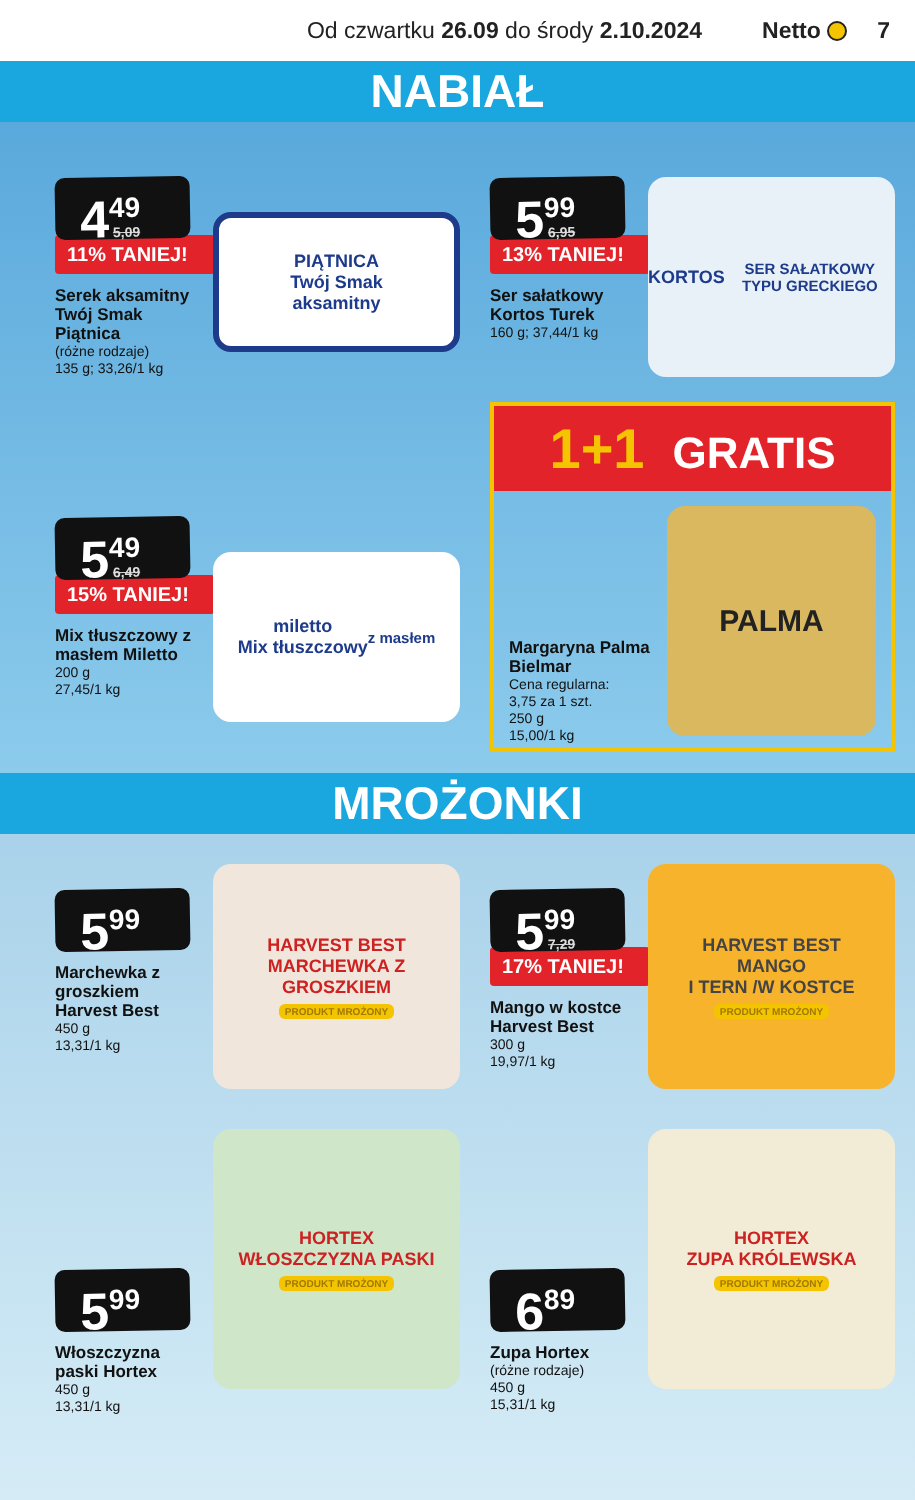Od czwartku 26.09 do środy 2.10.2024
Netto 7
NABIAŁ
4<sup>49</sup> 5,09
11% TANIEJ!
Serek aksamitny Twój Smak Piątnica
(różne rodzaje)
135 g; 33,26/1 kg
PIĄTNICA
Twój Smak
aksamitny
5<sup>99</sup> 6,95
13% TANIEJ!
Ser sałatkowy Kortos Turek
160 g; 37,44/1 kg
KORTOS
SER SAŁATKOWY TYPU GRECKIEGO
5<sup>49</sup> 6,49
15% TANIEJ!
Mix tłuszczowy z masłem Miletto
200 g
27,45/1 kg
miletto
Mix tłuszczowy
z masłem
1+1 GRATIS
Margaryna Palma Bielmar
Cena regularna:
3,75 za 1 szt.
250 g
15,00/1 kg
PALMA
MROŻONKI
5<sup>99</sup>
Marchewka z groszkiem Harvest Best
450 g
13,31/1 kg
HARVEST BEST
MARCHEWKA Z GROSZKIEM
PRODUKT MROŻONY
5<sup>99</sup> 7,29
17% TANIEJ!
Mango w kostce Harvest Best
300 g
19,97/1 kg
HARVEST BEST
MANGO
I TERN /W KOSTCE
PRODUKT MROŻONY
5<sup>99</sup>
Włoszczyzna paski Hortex
450 g
13,31/1 kg
HORTEX
WŁOSZCZYZNA PASKI
PRODUKT MROŻONY
6<sup>89</sup>
Zupa Hortex
(różne rodzaje)
450 g
15,31/1 kg
HORTEX
ZUPA KRÓLEWSKA
PRODUKT MROŻONY